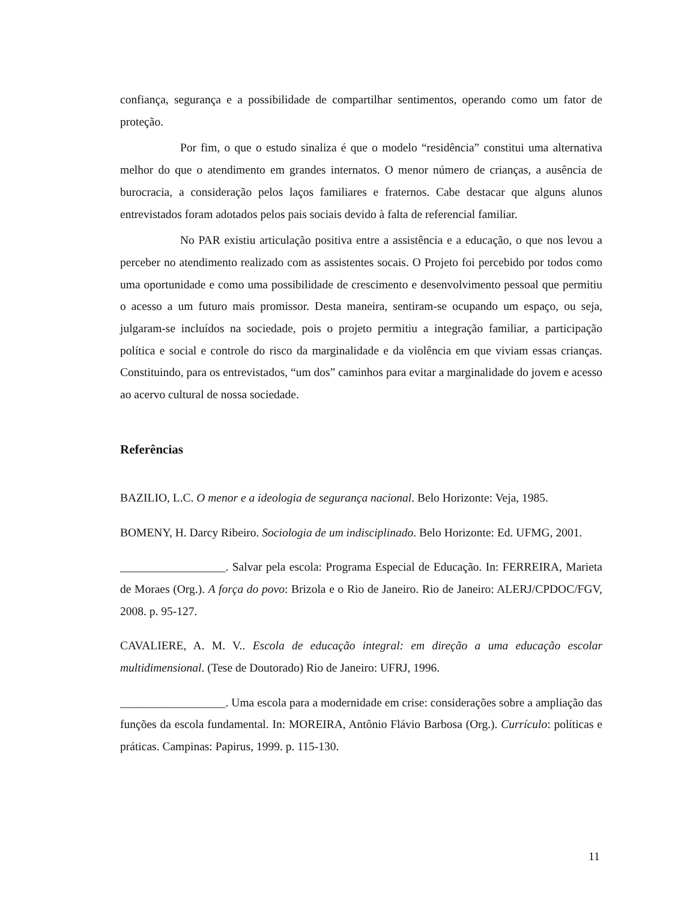confiança, segurança e a possibilidade de compartilhar sentimentos, operando como um fator de proteção.
Por fim, o que o estudo sinaliza é que o modelo “residência” constitui uma alternativa melhor do que o atendimento em grandes internatos. O menor número de crianças, a ausência de burocracia, a consideração pelos laços familiares e fraternos. Cabe destacar que alguns alunos entrevistados foram adotados pelos pais sociais devido à falta de referencial familiar.
No PAR existiu articulação positiva entre a assistência e a educação, o que nos levou a perceber no atendimento realizado com as assistentes socais. O Projeto foi percebido por todos como uma oportunidade e como uma possibilidade de crescimento e desenvolvimento pessoal que permitiu o acesso a um futuro mais promissor. Desta maneira, sentiram-se ocupando um espaço, ou seja, julgaram-se incluídos na sociedade, pois o projeto permitiu a integração familiar, a participação política e social e controle do risco da marginalidade e da violência em que viviam essas crianças. Constituindo, para os entrevistados, “um dos” caminhos para evitar a marginalidade do jovem e acesso ao acervo cultural de nossa sociedade.
Referências
BAZILIO, L.C. O menor e a ideologia de segurança nacional. Belo Horizonte: Veja, 1985.
BOMENY, H. Darcy Ribeiro. Sociologia de um indisciplinado. Belo Horizonte: Ed. UFMG, 2001.
__________________. Salvar pela escola: Programa Especial de Educação. In: FERREIRA, Marieta de Moraes (Org.). A força do povo: Brizola e o Rio de Janeiro. Rio de Janeiro: ALERJ/CPDOC/FGV, 2008. p. 95-127.
CAVALIERE, A. M. V.. Escola de educação integral: em direção a uma educação escolar multidimensional. (Tese de Doutorado) Rio de Janeiro: UFRJ, 1996.
__________________. Uma escola para a modernidade em crise: considerações sobre a ampliação das funções da escola fundamental. In: MOREIRA, Antônio Flávio Barbosa (Org.). Currículo: políticas e práticas. Campinas: Papirus, 1999. p. 115-130.
11